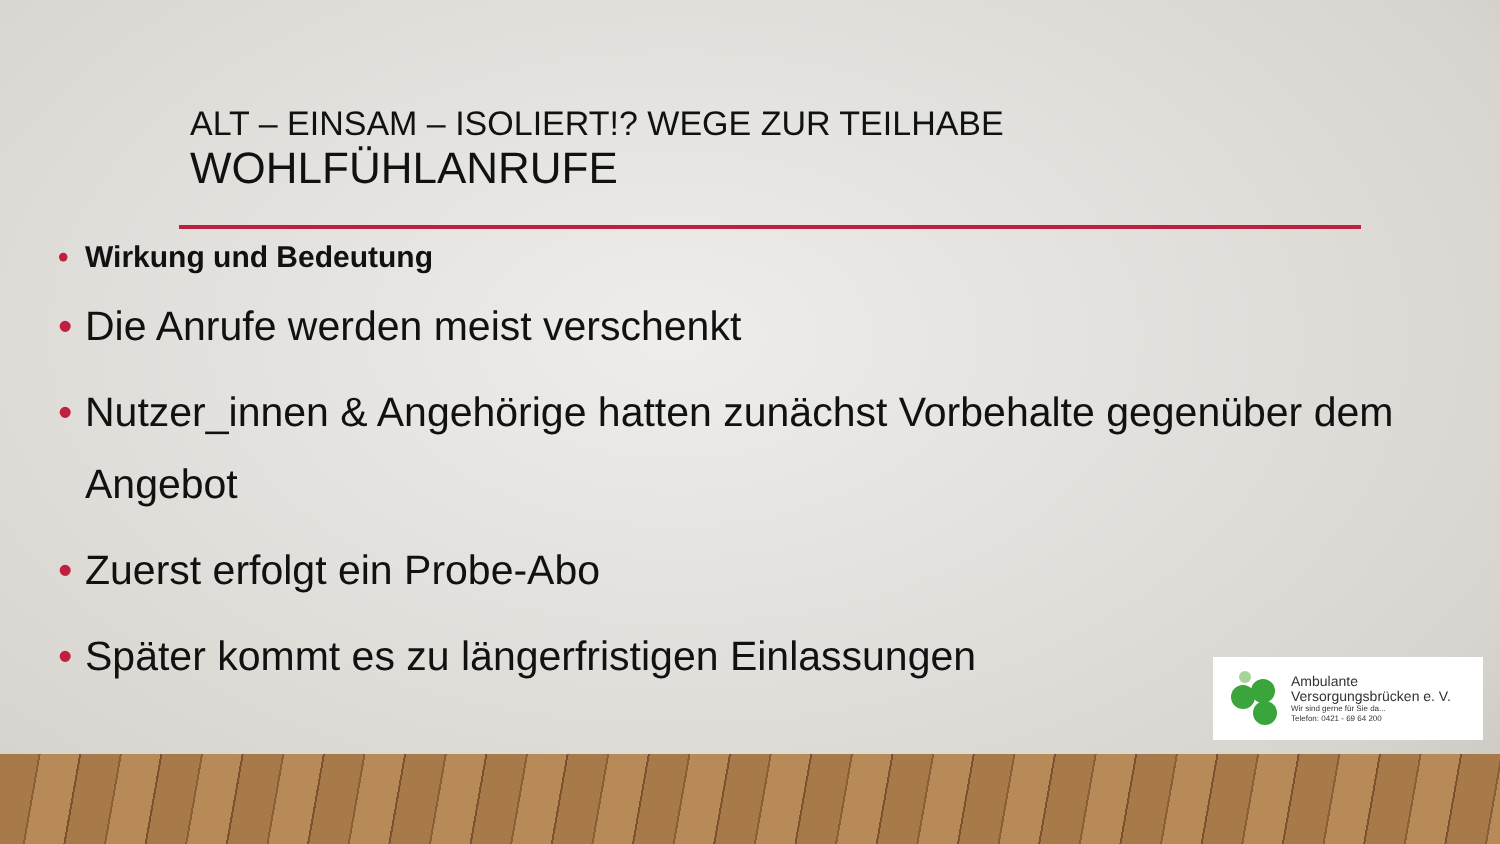ALT – EINSAM – ISOLIERT!? WEGE ZUR TEILHABE
WOHLFÜHLANRUFE
• Wirkung und Bedeutung
• Die Anrufe werden meist verschenkt
• Nutzer_innen & Angehörige hatten zunächst Vorbehalte gegenüber dem Angebot
• Zuerst erfolgt ein Probe-Abo
• Später kommt es zu längerfristigen Einlassungen
Ambulante
Versorgungsbrücken e. V.
Wir sind gerne für Sie da...
Telefon: 0421 - 69 64 200